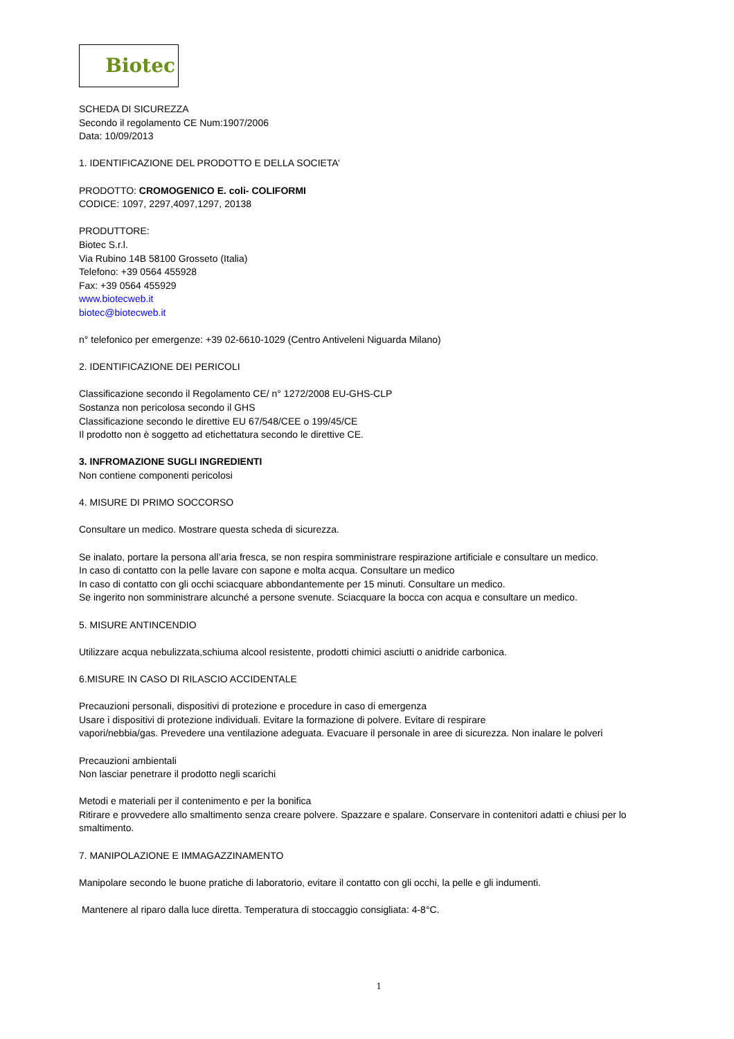Biotec
SCHEDA DI SICUREZZA
Secondo il regolamento CE Num:1907/2006
Data: 10/09/2013
1. IDENTIFICAZIONE DEL PRODOTTO E DELLA SOCIETA’
PRODOTTO: CROMOGENICO E. coli- COLIFORMI
CODICE: 1097, 2297,4097,1297, 20138
PRODUTTORE:
Biotec S.r.l.
Via Rubino 14B 58100 Grosseto (Italia)
Telefono: +39 0564 455928
Fax: +39 0564 455929
www.biotecweb.it
biotec@biotecweb.it
n° telefonico per emergenze: +39 02-6610-1029 (Centro Antiveleni Niguarda Milano)
2. IDENTIFICAZIONE DEI PERICOLI
Classificazione secondo il Regolamento CE/ n° 1272/2008 EU-GHS-CLP
Sostanza non pericolosa secondo il GHS
Classificazione secondo le direttive EU 67/548/CEE o 199/45/CE
Il prodotto non è soggetto ad etichettatura secondo le direttive CE.
3. INFROMAZIONE SUGLI INGREDIENTI
Non contiene componenti pericolosi
4. MISURE DI PRIMO SOCCORSO
Consultare un medico. Mostrare questa scheda di sicurezza.
Se inalato, portare la persona all’aria fresca, se non respira somministrare respirazione artificiale e consultare un medico.
In caso di contatto con la pelle lavare con sapone e molta acqua. Consultare un medico
In caso di contatto con gli occhi sciacquare abbondantemente per 15 minuti. Consultare un medico.
Se ingerito non somministrare alcunché a persone svenute. Sciacquare la bocca con acqua e consultare un medico.
5. MISURE ANTINCENDIO
Utilizzare acqua nebulizzata,schiuma alcool resistente, prodotti chimici asciutti o anidride carbonica.
6.MISURE IN CASO DI RILASCIO ACCIDENTALE
Precauzioni personali, dispositivi di protezione e procedure in caso di emergenza
Usare i dispositivi di protezione individuali. Evitare la formazione di polvere. Evitare di respirare
vapori/nebbia/gas. Prevedere una ventilazione adeguata. Evacuare il personale in aree di sicurezza. Non inalare le polveri
Precauzioni ambientali
Non lasciar penetrare il prodotto negli scarichi
Metodi e materiali per il contenimento e per la bonifica
Ritirare e provvedere allo smaltimento senza creare polvere. Spazzare e spalare. Conservare in contenitori adatti e chiusi per lo smaltimento.
7. MANIPOLAZIONE E IMMAGAZZINAMENTO
Manipolare secondo le buone pratiche di laboratorio, evitare il contatto con gli occhi, la pelle e gli indumenti.
Mantenere al riparo dalla luce diretta. Temperatura di stoccaggio consigliata: 4-8°C.
1